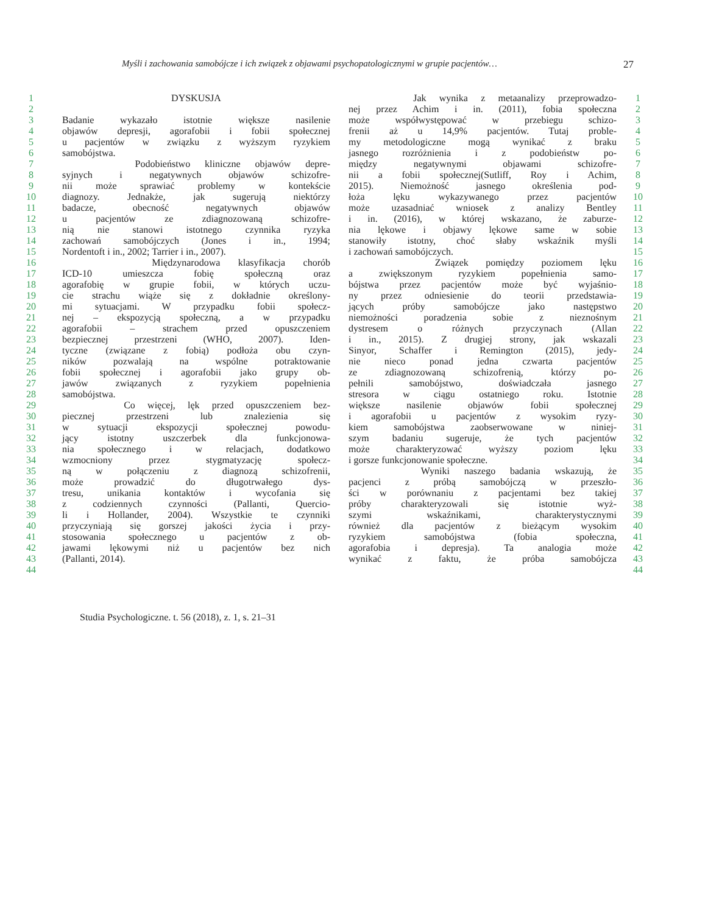Myśli i zachowania samobójcze i ich związek z objawami psychopatologicznymi w grupie pacjentów… 27
1 DYSKUSJA
2
3 Badanie wykazało istotnie większe nasilenie
4 objawów depresji, agorafobii i fobii społecznej
5 u pacjentów w związku z wyższym ryzykiem
6 samobójstwa.
7 Podobieństwo kliniczne objawów depre-
8 syjnych i negatywnych objawów schizofre-
9 nii może sprawiać problemy w kontekście
10 diagnozy. Jednakże, jak sugerują niektórzy
11 badacze, obecność negatywnych objawów
12 u pacjentów ze zdiagnozowaną schizofre-
13 nią nie stanowi istotnego czynnika ryzyka
14 zachowań samobójczych (Jones i in., 1994;
15 Nordentoft i in., 2002; Tarrier i in., 2007).
16 Międzynarodowa klasyfikacja chorób
17 ICD-10 umieszcza fobię społeczną oraz
18 agorafobię w grupie fobii, w których uczu-
19 cie strachu wiąże się z dokładnie określony-
20 mi sytuacjami. W przypadku fobii społecz-
21 nej – ekspozycją społeczną, a w przypadku
22 agorafobii – strachem przed opuszczeniem
23 bezpiecznej przestrzeni (WHO, 2007). Iden-
24 tyczne (związane z fobią) podłoża obu czyn-
25 ników pozwalają na wspólne potraktowanie
26 fobii społecznej i agorafobii jako grupy ob-
27 jawów związanych z ryzykiem popełnienia
28 samobójstwa.
29 Co więcej, lęk przed opuszczeniem bez-
30 piecznej przestrzeni lub znalezienia się
31 w sytuacji ekspozycji społecznej powodu-
32 jący istotny uszczerbek dla funkcjonowa-
33 nia społecznego i w relacjach, dodatkowo
34 wzmocniony przez stygmatyzację społecz-
35 ną w połączeniu z diagnozą schizofrenii,
36 może prowadzić do długotrwałego dys-
37 tresu, unikania kontaktów i wycofania się
38 z codziennych czynności (Pallanti, Quercio-
39 li i Hollander, 2004). Wszystkie te czynniki
40 przyczyniają się gorszej jakości życia i przy-
41 stosowania społecznego u pacjentów z ob-
42 jawami lękowymi niż u pacjentów bez nich
43 (Pallanti, 2014).
44
Jak wynika z metaanalizy przeprowadzo- 1
nej przez Achim i in. (2011), fobia społeczna 2
może współwystępować w przebiegu schizo- 3
frenii aż u 14,9% pacjentów. Tutaj proble- 4
my metodologiczne mogą wynikać z braku 5
jasnego rozróżnienia i z podobieństw po- 6
między negatywnymi objawami schizofre- 7
nii a fobii społecznej(Sutliff, Roy i Achim, 8
2015). Niemożność jasnego określenia pod- 9
łoża lęku wykazywanego przez pacjentów 10
może uzasadniać wniosek z analizy Bentley 11
i in. (2016), w której wskazano, że zaburze- 12
nia lękowe i objawy lękowe same w sobie 13
stanowiły istotny, choć słaby wskaźnik myśli 14
i zachowań samobójczych. 15
Związek pomiędzy poziomem lęku 16
a zwiększonym ryzykiem popełnienia samo- 17
bójstwa przez pacjentów może być wyjaśnio- 18
ny przez odniesienie do teorii przedstawia- 19
jących próby samobójcze jako następstwo 20
niemożności poradzenia sobie z nieznośnym 21
dystresem o różnych przyczynach (Allan 22
i in., 2015). Z drugiej strony, jak wskazali 23
Sinyor, Schaffer i Remington (2015), jedy- 24
nie nieco ponad jedna czwarta pacjentów 25
ze zdiagnozowaną schizofrenią, którzy po- 26
pełnili samobójstwo, doświadczała jasnego 27
stresora w ciągu ostatniego roku. Istotnie 28
większe nasilenie objawów fobii społecznej 29
i agorafobii u pacjentów z wysokim ryzy- 30
kiem samobójstwa zaobserwowane w niniej- 31
szym badaniu sugeruje, że tych pacjentów 32
może charakteryzować wyższy poziom lęku 33
i gorsze funkcjonowanie społeczne. 34
Wyniki naszego badania wskazują, że 35
pacjenci z próbą samobójczą w przeszło- 36
ści w porównaniu z pacjentami bez takiej 37
próby charakteryzowali się istotnie wyż- 38
szymi wskaźnikami, charakterystycznymi 39
również dla pacjentów z bieżącym wysokim 40
ryzykiem samobójstwa (fobia społeczna, 41
agorafobia i depresja). Ta analogia może 42
wynikać z faktu, że próba samobójcza 43
44
Studia Psychologiczne. t. 56 (2018), z. 1, s. 21–31